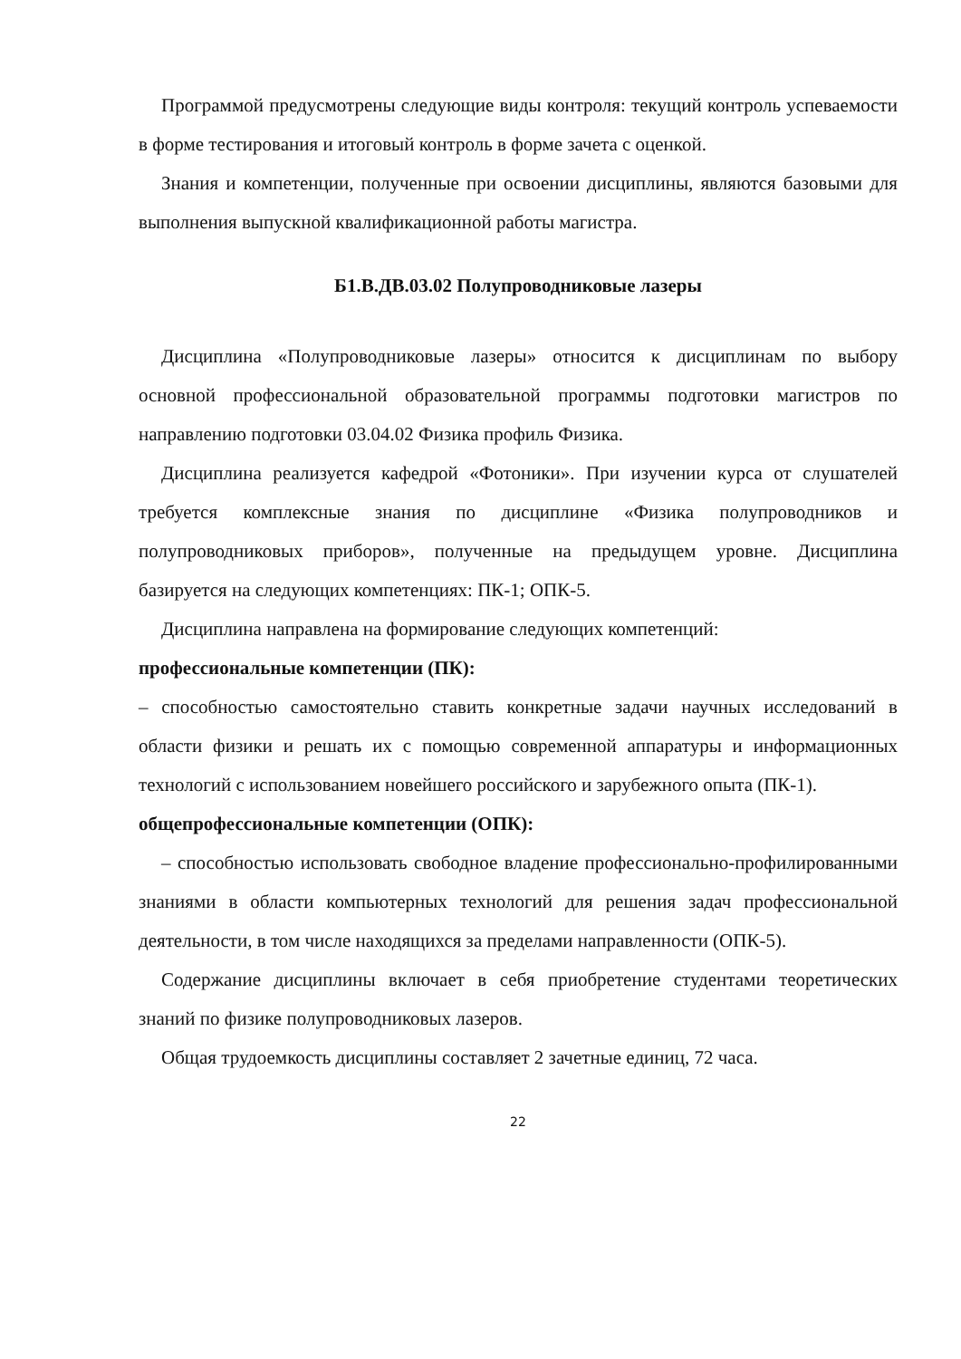Программой предусмотрены следующие виды контроля: текущий контроль успеваемости в форме тестирования и итоговый контроль в форме зачета с оценкой.
Знания и компетенции, полученные при освоении дисциплины, являются базовыми для выполнения выпускной квалификационной работы магистра.
Б1.В.ДВ.03.02 Полупроводниковые лазеры
Дисциплина «Полупроводниковые лазеры» относится к дисциплинам по выбору основной профессиональной образовательной программы подготовки магистров по направлению подготовки 03.04.02 Физика профиль Физика.
Дисциплина реализуется кафедрой «Фотоники». При изучении курса от слушателей требуется комплексные знания по дисциплине «Физика полупроводников и полупроводниковых приборов», полученные на предыдущем уровне. Дисциплина базируется на следующих компетенциях: ПК-1; ОПК-5.
Дисциплина направлена на формирование следующих компетенций:
профессиональные компетенции (ПК):
– способностью самостоятельно ставить конкретные задачи научных исследований в области физики и решать их с помощью современной аппаратуры и информационных технологий с использованием новейшего российского и зарубежного опыта (ПК-1).
общепрофессиональные компетенции (ОПК):
– способностью использовать свободное владение профессионально-профилированными знаниями в области компьютерных технологий для решения задач профессиональной деятельности, в том числе находящихся за пределами направленности (ОПК-5).
Содержание дисциплины включает в себя приобретение студентами теоретических знаний по физике полупроводниковых лазеров.
Общая трудоемкость дисциплины составляет 2 зачетные единиц, 72 часа.
22